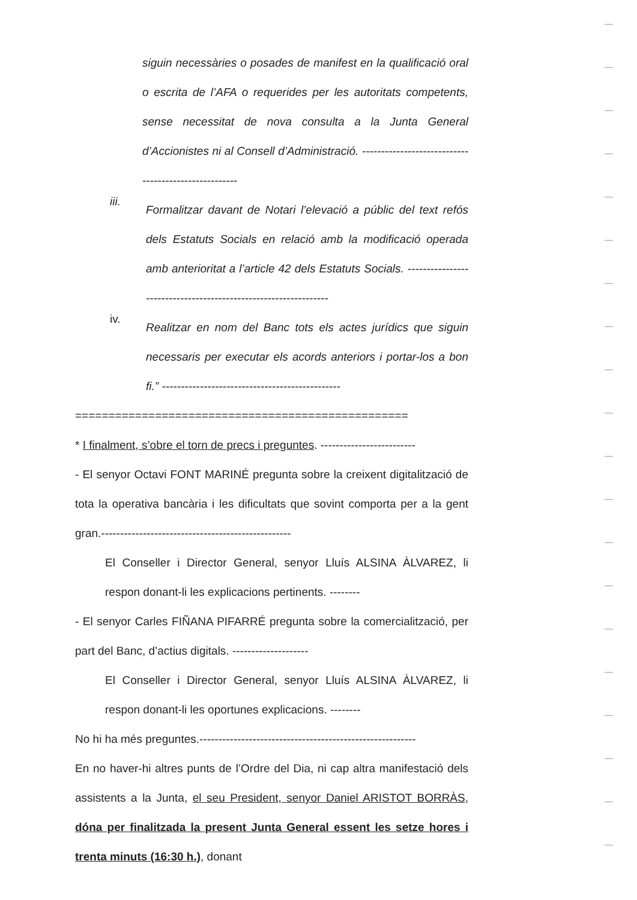siguin necessàries o posades de manifest en la qualificació oral o escrita de l’AFA o requerides per les autoritats competents, sense necessitat de nova consulta a la Junta General d’Accionistes ni al Consell d’Administració. -----------------------------------------------------
iii.
Formalitzar davant de Notari l’elevació a públic del text refós dels Estatuts Socials en relació amb la modificació operada amb anterioritat a l’article 42 dels Estatuts Socials. ----------------------------------------------------------------
iv.
Realitzar en nom del Banc tots els actes jurídics que siguin necessaris per executar els acords anteriors i portar-los a bon fi.” -----------------------------------------------
==================================================
* I finalment, s’obre el torn de precs i preguntes. -------------------------
- El senyor Octavi FONT MARINÉ pregunta sobre la creixent digitalització de tota la operativa bancària i les dificultats que sovint comporta per a la gent gran.--------------------------------------------------
El Conseller i Director General, senyor Lluís ALSINA ÀLVAREZ, li respon donant-li les explicacions pertinents. --------
- El senyor Carles FIÑANA PIFARRÉ pregunta sobre la comercialització, per part del Banc, d’actius digitals. --------------------
El Conseller i Director General, senyor Lluís ALSINA ÀLVAREZ, li respon donant-li les oportunes explicacions. --------
No hi ha més preguntes.---------------------------------------------------------
En no haver-hi altres punts de l’Ordre del Dia, ni cap altra manifestació dels assistents a la Junta, el seu President, senyor Daniel ARISTOT BORRÀS, dóna per finalitzada la present Junta General essent les setze hores i trenta minuts (16:30 h.), donant